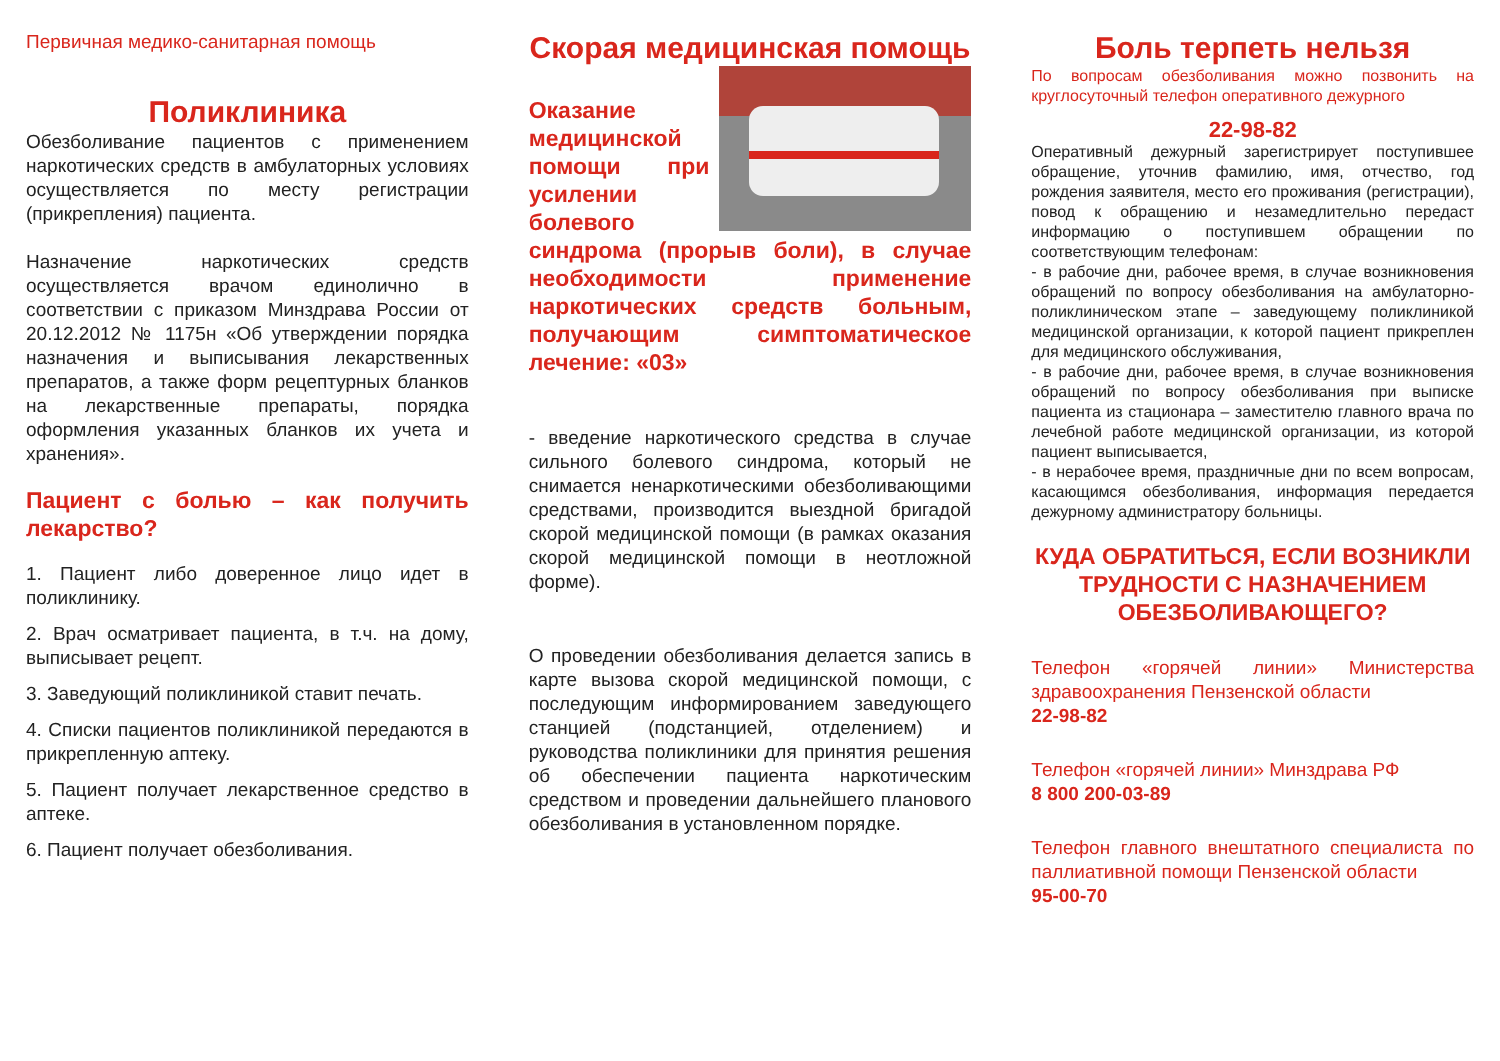Первичная медико-санитарная помощь
Поликлиника
Обезболивание пациентов с применением наркотических средств в амбулаторных условиях осуществляется по месту регистрации (прикрепления) пациента.
Назначение наркотических средств осуществляется врачом единолично в соответствии с приказом Минздрава России от 20.12.2012 № 1175н «Об утверждении порядка назначения и выписывания лекарственных препаратов, а также форм рецептурных бланков на лекарственные препараты, порядка оформления указанных бланков их учета и хранения».
Пациент с болью – как получить лекарство?
1. Пациент либо доверенное лицо идет в поликлинику.
2. Врач осматривает пациента, в т.ч. на дому, выписывает рецепт.
3. Заведующий поликлиникой ставит печать.
4. Списки пациентов поликлиникой передаются в прикрепленную аптеку.
5. Пациент получает лекарственное средство в аптеке.
6. Пациент получает обезболивания.
Скорая медицинская помощь
Оказание медицинской помощи при усилении болевого синдрома (прорыв боли), в случае необходимости применение наркотических средств больным, получающим симптоматическое лечение: «03»
- введение наркотического средства в случае сильного болевого синдрома, который не снимается ненаркотическими обезболивающими средствами, производится выездной бригадой скорой медицинской помощи (в рамках оказания скорой медицинской помощи в неотложной форме).
О проведении обезболивания делается запись в карте вызова скорой медицинской помощи, с последующим информированием заведующего станцией (подстанцией, отделением) и руководства поликлиники для принятия решения об обеспечении пациента наркотическим средством и проведении дальнейшего планового обезболивания в установленном порядке.
Боль терпеть нельзя
По вопросам обезболивания можно позвонить на круглосуточный телефон оперативного дежурного
22-98-82
Оперативный дежурный зарегистрирует поступившее обращение, уточнив фамилию, имя, отчество, год рождения заявителя, место его проживания (регистрации), повод к обращению и незамедлительно передаст информацию о поступившем обращении по соответствующим телефонам:
- в рабочие дни, рабочее время, в случае возникновения обращений по вопросу обезболивания на амбулаторно-поликлиническом этапе – заведующему поликлиникой медицинской организации, к которой пациент прикреплен для медицинского обслуживания,
- в рабочие дни, рабочее время, в случае возникновения обращений по вопросу обезболивания при выписке пациента из стационара – заместителю главного врача по лечебной работе медицинской организации, из которой пациент выписывается,
- в нерабочее время, праздничные дни по всем вопросам, касающимся обезболивания, информация передается дежурному администратору больницы.
КУДА ОБРАТИТЬСЯ, ЕСЛИ ВОЗНИКЛИ ТРУДНОСТИ С НАЗНАЧЕНИЕМ ОБЕЗБОЛИВАЮЩЕГО?
Телефон «горячей линии» Министерства здравоохранения Пензенской области
22-98-82
Телефон «горячей линии» Минздрава РФ
8 800 200-03-89
Телефон главного внештатного специалиста по паллиативной помощи Пензенской области
95-00-70